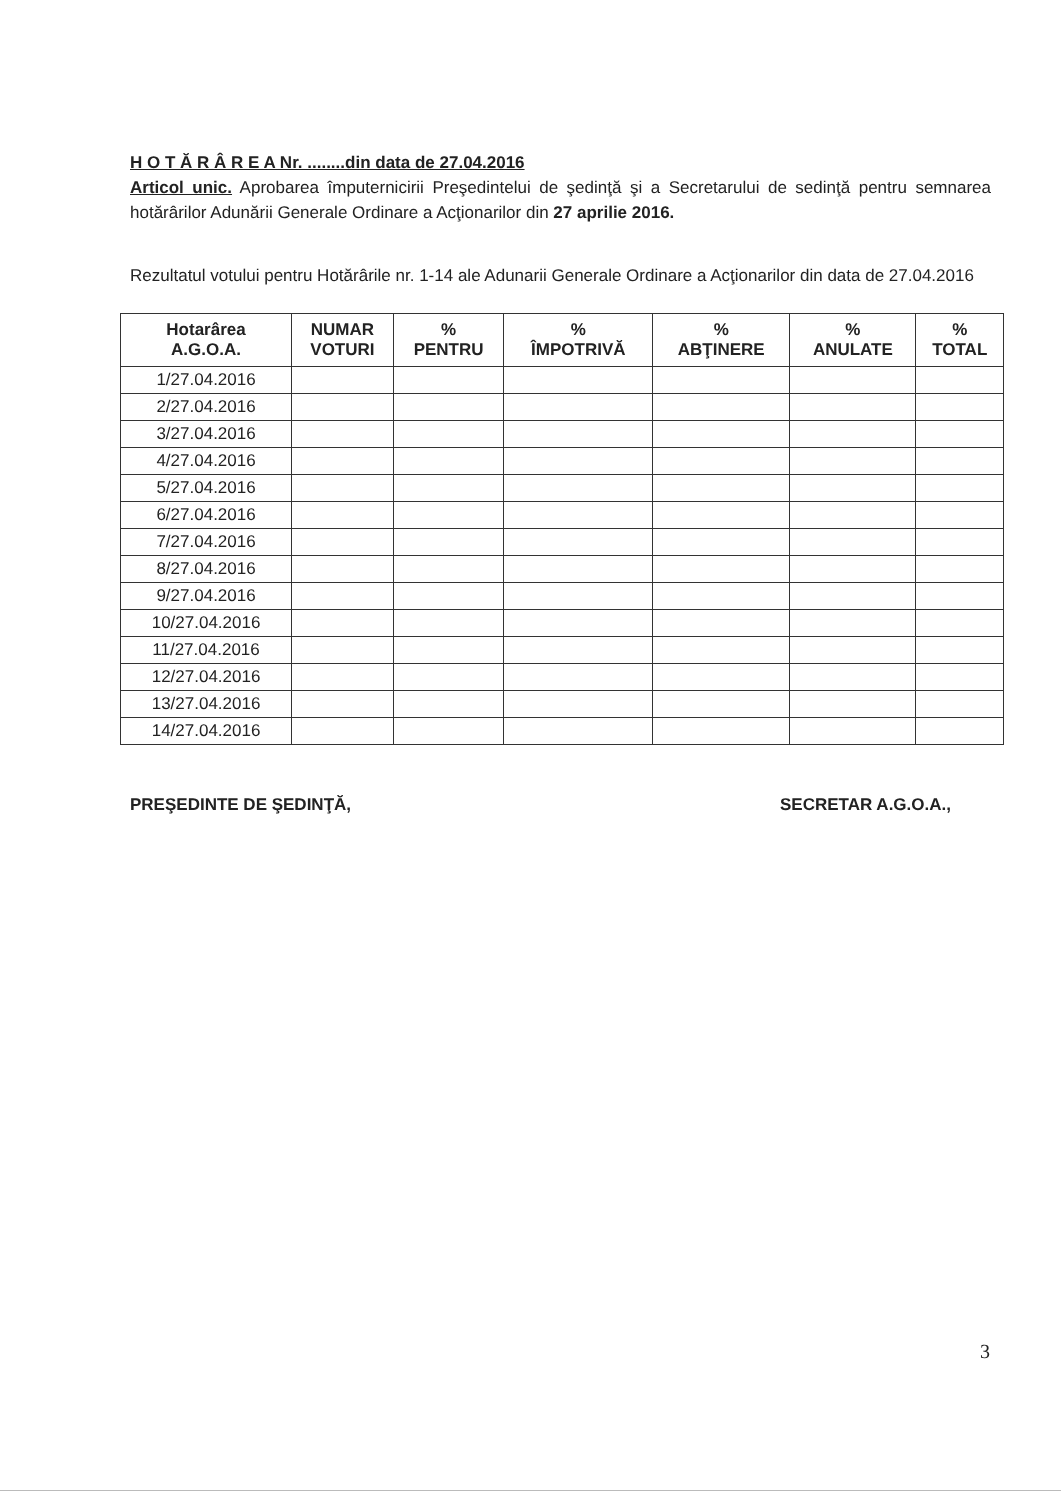H O T Ă R Â R E A Nr. ........din data de 27.04.2016
Articol unic. Aprobarea împuternicirii Preşedintelui de şedinţă şi a Secretarului de sedinţă pentru semnarea hotărârilor Adunării Generale Ordinare a Acţionarilor din 27 aprilie 2016.
Rezultatul votului pentru Hotărârile nr. 1-14 ale Adunarii Generale Ordinare a Acţionarilor din data de 27.04.2016
| Hotarârea A.G.O.A. | NUMAR VOTURI | % PENTRU | % ÎMPOTRIVĂ | % ABŢINERE | % ANULATE | % TOTAL |
| --- | --- | --- | --- | --- | --- | --- |
| 1/27.04.2016 | | | | | | |
| 2/27.04.2016 | | | | | | |
| 3/27.04.2016 | | | | | | |
| 4/27.04.2016 | | | | | | |
| 5/27.04.2016 | | | | | | |
| 6/27.04.2016 | | | | | | |
| 7/27.04.2016 | | | | | | |
| 8/27.04.2016 | | | | | | |
| 9/27.04.2016 | | | | | | |
| 10/27.04.2016 | | | | | | |
| 11/27.04.2016 | | | | | | |
| 12/27.04.2016 | | | | | | |
| 13/27.04.2016 | | | | | | |
| 14/27.04.2016 | | | | | | |
PREŞEDINTE DE ŞEDINŢĂ, SECRETAR A.G.O.A.,
3